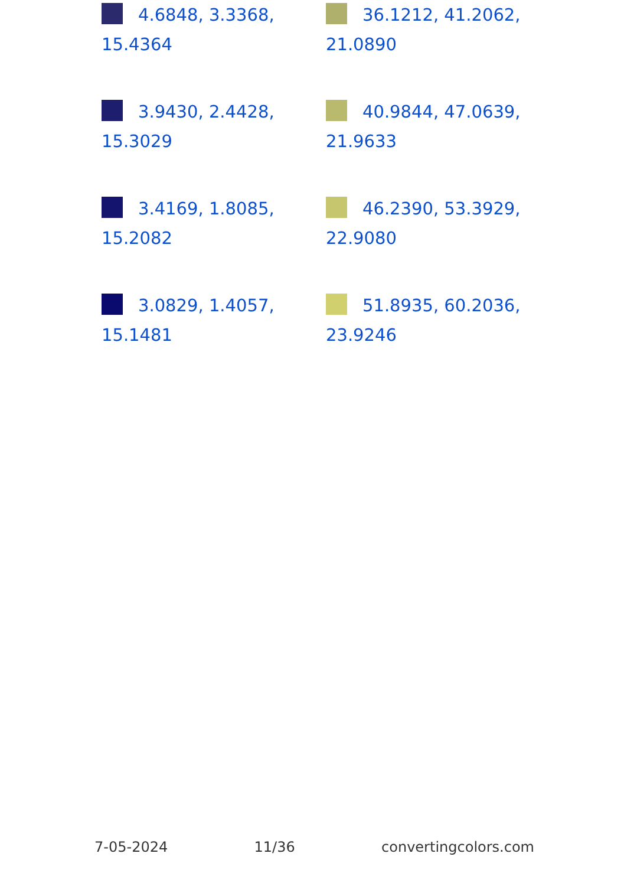4.6848, 3.3368, 15.4364
36.1212, 41.2062, 21.0890
3.9430, 2.4428, 15.3029
40.9844, 47.0639, 21.9633
3.4169, 1.8085, 15.2082
46.2390, 53.3929, 22.9080
3.0829, 1.4057, 15.1481
51.8935, 60.2036, 23.9246
7-05-2024 11/36 convertingcolors.com